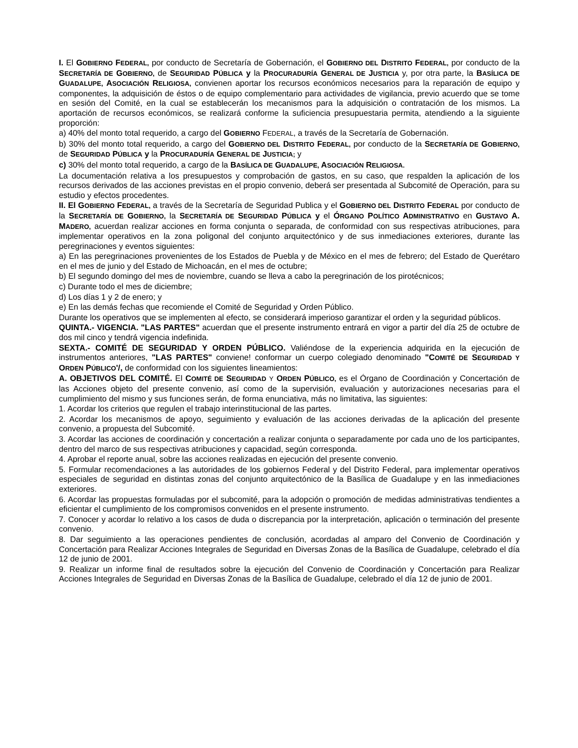I. El GOBIERNO FEDERAL, por conducto de Secretaría de Gobernación, el GOBIERNO DEL DISTRITO FEDERAL, por conducto de la SECRETARÍA DE GOBIERNO, de SEGURIDAD PÚBLICA y la PROCURADURÍA GENERAL DE JUSTICIA y, por otra parte, la BASÍLICA DE GUADALUPE, ASOCIACIÓN RELIGIOSA, convienen aportar los recursos económicos necesarios para la reparación de equipo y componentes, la adquisición de éstos o de equipo complementario para actividades de vigilancia, previo acuerdo que se tome en sesión del Comité, en la cual se establecerán los mecanismos para la adquisición o contratación de los mismos. La aportación de recursos económicos, se realizará conforme la suficiencia presupuestaria permita, atendiendo a la siguiente proporción:
a) 40% del monto total requerido, a cargo del GOBIERNO FEDERAL, a través de la Secretaría de Gobernación.
b) 30% del monto total requerido, a cargo del GOBIERNO DEL DISTRITO FEDERAL, por conducto de la SECRETARÍA DE GOBIERNO, de SEGURIDAD PÚBLICA y la PROCURADURÍA GENERAL DE JUSTICIA; y
c) 30% del monto total requerido, a cargo de la BASÍLICA DE GUADALUPE, ASOCIACIÓN RELIGIOSA.
La documentación relativa a los presupuestos y comprobación de gastos, en su caso, que respalden la aplicación de los recursos derivados de las acciones previstas en el propio convenio, deberá ser presentada al Subcomité de Operación, para su estudio y efectos procedentes.
II. El GOBIERNO FEDERAL, a través de la Secretaría de Seguridad Publica y el GOBIERNO DEL DISTRITO FEDERAL por conducto de la SECRETARÍA DE GOBIERNO, la SECRETARÍA DE SEGURIDAD PÚBLICA y el ÓRGANO POLÍTICO ADMINISTRATIVO en GUSTAVO A. MADERO, acuerdan realizar acciones en forma conjunta o separada, de conformidad con sus respectivas atribuciones, para implementar operativos en la zona poligonal del conjunto arquitectónico y de sus inmediaciones exteriores, durante las peregrinaciones y eventos siguientes:
a) En las peregrinaciones provenientes de los Estados de Puebla y de México en el mes de febrero; del Estado de Querétaro en el mes de junio y del Estado de Michoacán, en el mes de octubre;
b) El segundo domingo del mes de noviembre, cuando se lleva a cabo la peregrinación de los pirotécnicos;
c) Durante todo el mes de diciembre;
d) Los días 1 y 2 de enero; y
e) En las demás fechas que recomiende el Comité de Seguridad y Orden Público.
Durante los operativos que se implementen al efecto, se considerará imperioso garantizar el orden y la seguridad públicos.
QUINTA.- VIGENCIA. "LAS PARTES" acuerdan que el presente instrumento entrará en vigor a partir del día 25 de octubre de dos mil cinco y tendrá vigencia indefinida.
SEXTA.- COMITÉ DE SEGURIDAD Y ORDEN PÚBLICO. Valiéndose de la experiencia adquirida en la ejecución de instrumentos anteriores, "LAS PARTES" conviene! conformar un cuerpo colegiado denominado "COMITÉ DE SEGURIDAD Y ORDEN PÚBLICO'/, de conformidad con los siguientes lineamientos:
A. OBJETIVOS DEL COMITÉ. El COMITÉ DE SEGURIDAD Y ORDEN PÚBLICO, es el Órgano de Coordinación y Concertación de las Acciones objeto del presente convenio, así como de la supervisión, evaluación y autorizaciones necesarias para el cumplimiento del mismo y sus funciones serán, de forma enunciativa, más no limitativa, las siguientes:
1. Acordar los criterios que regulen el trabajo interinstitucional de las partes.
2. Acordar los mecanismos de apoyo, seguimiento y evaluación de las acciones derivadas de la aplicación del presente convenio, a propuesta del Subcomité.
3. Acordar las acciones de coordinación y concertación a realizar conjunta o separadamente por cada uno de los participantes, dentro del marco de sus respectivas atribuciones y capacidad, según corresponda.
4. Aprobar el reporte anual, sobre las acciones realizadas en ejecución del presente convenio.
5. Formular recomendaciones a las autoridades de los gobiernos Federal y del Distrito Federal, para implementar operativos especiales de seguridad en distintas zonas del conjunto arquitectónico de la Basílica de Guadalupe y en las inmediaciones exteriores.
6. Acordar las propuestas formuladas por el subcomité, para la adopción o promoción de medidas administrativas tendientes a eficientar el cumplimiento de los compromisos convenidos en el presente instrumento.
7. Conocer y acordar lo relativo a los casos de duda o discrepancia por la interpretación, aplicación o terminación del presente convenio.
8. Dar seguimiento a las operaciones pendientes de conclusión, acordadas al amparo del Convenio de Coordinación y Concertación para Realizar Acciones Integrales de Seguridad en Diversas Zonas de la Basílica de Guadalupe, celebrado el día 12 de junio de 2001.
9. Realizar un informe final de resultados sobre la ejecución del Convenio de Coordinación y Concertación para Realizar Acciones Integrales de Seguridad en Diversas Zonas de la Basílica de Guadalupe, celebrado el día 12 de junio de 2001.